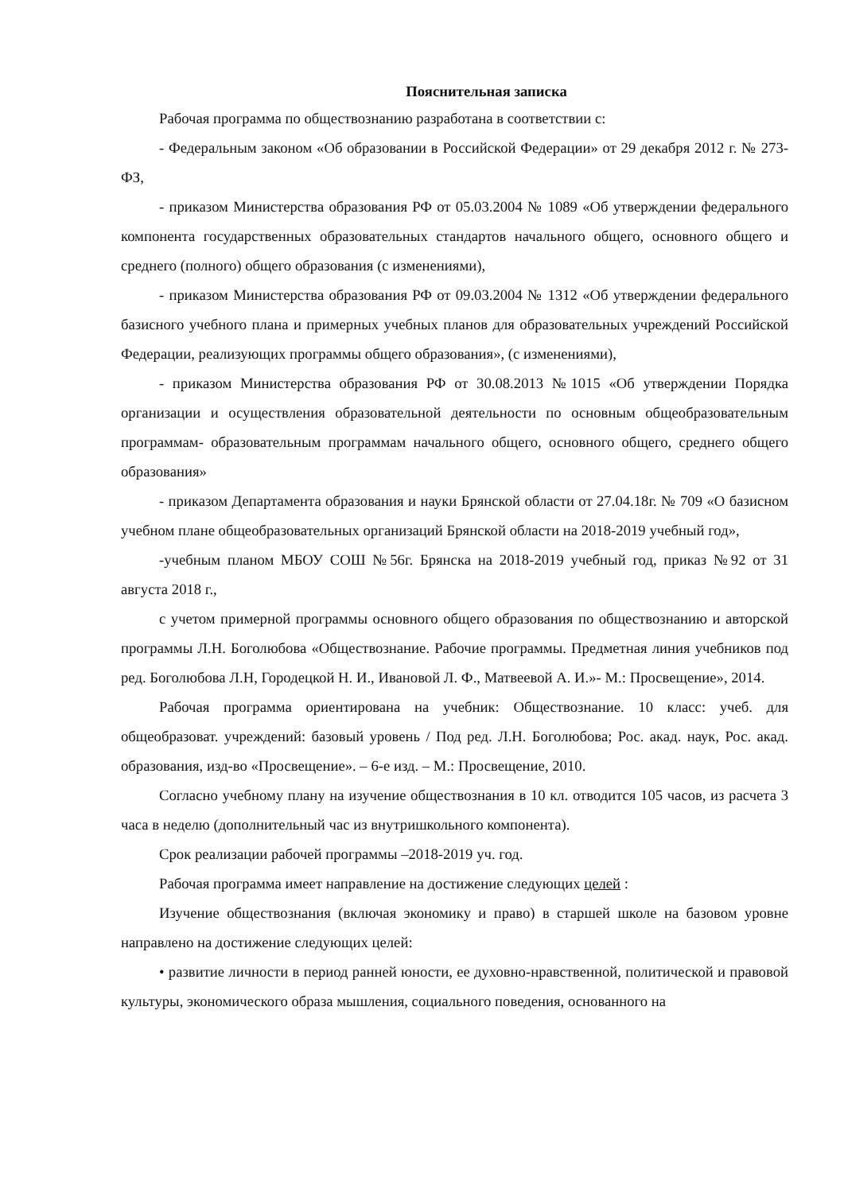Пояснительная записка
Рабочая программа по обществознанию разработана в соответствии с:
- Федеральным законом «Об образовании в Российской Федерации» от 29 декабря 2012 г. № 273- ФЗ,
- приказом Министерства образования РФ от 05.03.2004 № 1089 «Об утверждении федерального компонента государственных образовательных стандартов начального общего, основного общего и среднего (полного) общего образования (с изменениями),
- приказом Министерства образования РФ от 09.03.2004 № 1312 «Об утверждении федерального базисного учебного плана и примерных учебных планов для образовательных учреждений Российской Федерации, реализующих программы общего образования», (с изменениями),
- приказом Министерства образования РФ от 30.08.2013 №1015 «Об утверждении Порядка организации и осуществления образовательной деятельности по основным общеобразовательным программам- образовательным программам начального общего, основного общего, среднего общего образования»
- приказом Департамента образования и науки Брянской области от 27.04.18г. № 709 «О базисном учебном плане общеобразовательных организаций Брянской области на 2018-2019 учебный год»,
-учебным планом МБОУ СОШ №56г. Брянска на 2018-2019 учебный год, приказ №92 от 31 августа 2018 г.,
с учетом примерной программы основного общего образования по обществознанию и авторской программы Л.Н. Боголюбова «Обществознание. Рабочие программы. Предметная линия учебников под ред. Боголюбова Л.Н, Городецкой Н. И., Ивановой Л. Ф., Матвеевой А. И.»- М.: Просвещение», 2014.
Рабочая программа ориентирована на учебник: Обществознание. 10 класс: учеб. для общеобразоват. учреждений: базовый уровень / Под ред. Л.Н. Боголюбова; Рос. акад. наук, Рос. акад. образования, изд-во «Просвещение». – 6-е изд. – М.: Просвещение, 2010.
Согласно учебному плану на изучение обществознания в 10 кл. отводится 105 часов, из расчета 3 часа в неделю (дополнительный час из внутришкольного компонента).
Срок реализации рабочей программы –2018-2019 уч. год.
Рабочая программа имеет направление на достижение следующих целей :
Изучение обществознания (включая экономику и право) в старшей школе на базовом уровне направлено на достижение следующих целей:
• развитие личности в период ранней юности, ее духовно-нравственной, политической и правовой культуры, экономического образа мышления, социального поведения, основанного на